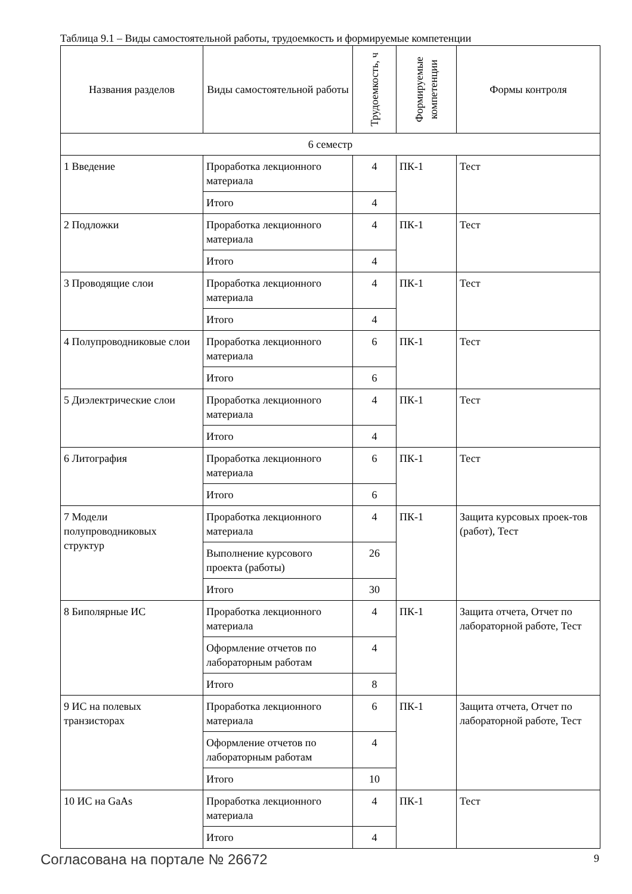Таблица 9.1 – Виды самостоятельной работы, трудоемкость и формируемые компетенции
| Названия разделов | Виды самостоятельной работы | Трудоемкость, ч | Формируемые компетенции | Формы контроля |
| --- | --- | --- | --- | --- |
| 6 семестр | | | | |
| 1 Введение | Проработка лекционного материала | 4 | ПК-1 | Тест |
| | Итого | 4 | | |
| 2 Подложки | Проработка лекционного материала | 4 | ПК-1 | Тест |
| | Итого | 4 | | |
| 3 Проводящие слои | Проработка лекционного материала | 4 | ПК-1 | Тест |
| | Итого | 4 | | |
| 4 Полупроводниковые слои | Проработка лекционного материала | 6 | ПК-1 | Тест |
| | Итого | 6 | | |
| 5 Диэлектрические слои | Проработка лекционного материала | 4 | ПК-1 | Тест |
| | Итого | 4 | | |
| 6 Литография | Проработка лекционного материала | 6 | ПК-1 | Тест |
| | Итого | 6 | | |
| 7 Модели полупроводниковых структур | Проработка лекционного материала | 4 | ПК-1 | Защита курсовых проек-тов (работ), Тест |
| | Выполнение курсового проекта (работы) | 26 | | |
| | Итого | 30 | | |
| 8 Биполярные ИС | Проработка лекционного материала | 4 | ПК-1 | Защита отчета, Отчет по лабораторной работе, Тест |
| | Оформление отчетов по лабораторным работам | 4 | | |
| | Итого | 8 | | |
| 9 ИС на полевых транзисторах | Проработка лекционного материала | 6 | ПК-1 | Защита отчета, Отчет по лабораторной работе, Тест |
| | Оформление отчетов по лабораторным работам | 4 | | |
| | Итого | 10 | | |
| 10 ИС на GaAs | Проработка лекционного материала | 4 | ПК-1 | Тест |
| | Итого | 4 | | |
Согласована на портале № 26672 9